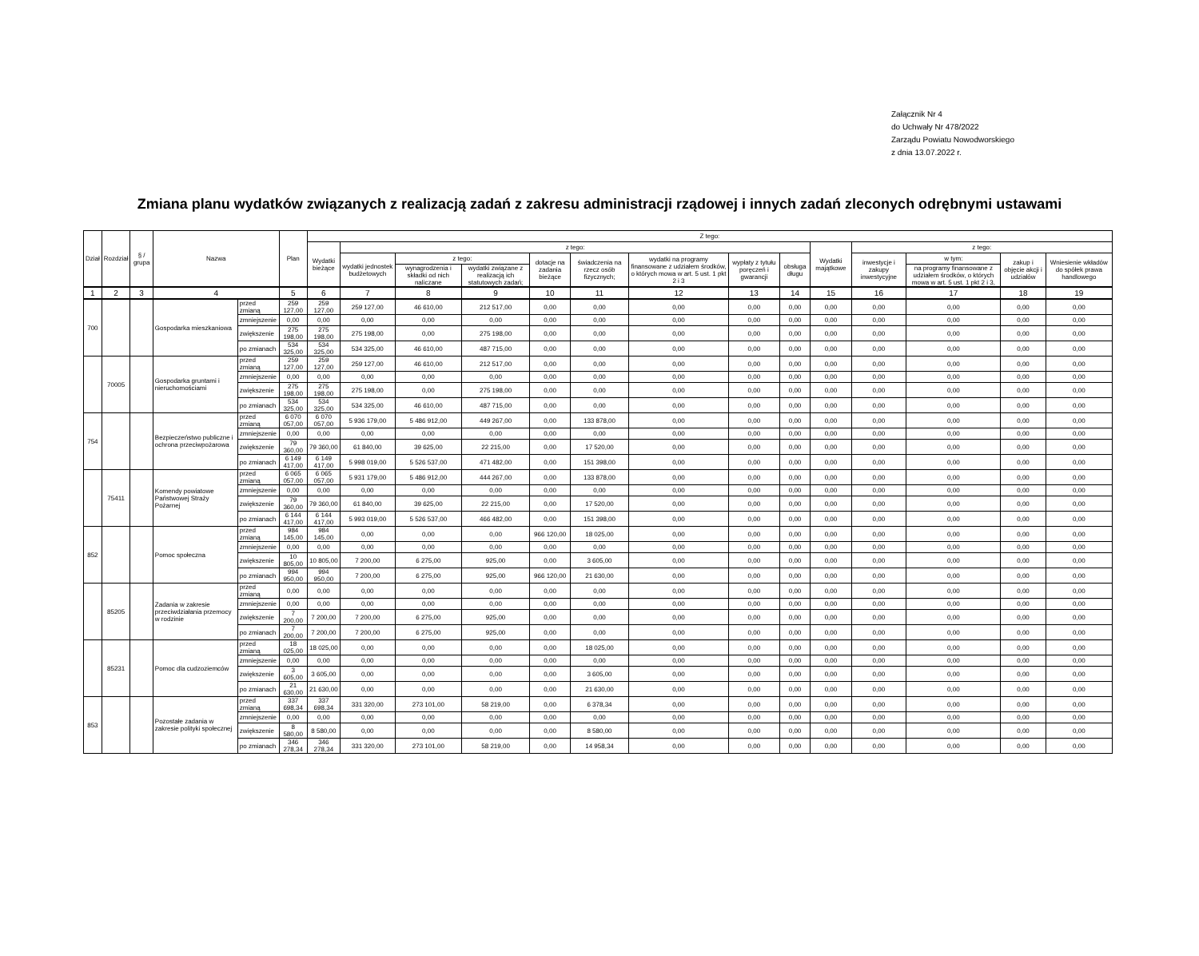Załącznik Nr 4
do Uchwały Nr 478/2022
Zarządu Powiatu Nowodworskiego
z dnia 13.07.2022 r.
Zmiana planu wydatków związanych z realizacją zadań z zakresu administracji rządowej i innych zadań zleconych odrębnymi ustawami
| Dział | Rozdział | § / grupa | Nazwa | | Plan | Z tego: | | | | | | | | | | | | | |
| --- | --- | --- | --- | --- | --- | --- | --- | --- | --- | --- | --- | --- | --- | --- | --- | --- | --- | --- | --- |
| | | | | | | Wydatki bieżące | z tego: | | | | | | | | Wydatki majątkowe | z tego: | | | |
| | | | | | | | wydatki jednostek budżetowych | z tego: | | dotacje na zadania bieżące | świadczenia na rzecz osób fizycznych; | wydatki na programy finansowane z udziałem środków, o których mowa w art. 5 ust. 1 pkt 2 i 3 | wypłaty z tytułu poręczeń i gwarancji | obsługa długu | | inwestycje i zakupy inwestycyjne | w tym: | zakup i objęcie akcji i udziałów | Wniesienie wkładów do spółek prawa handlowego |
| | | | | | | | | wynagrodzenia i składki od nich naliczane | wydatki związane z realizacją ich statutowych zadań; | | | | | | | | na programy finansowane z udziałem środków, o których mowa w art. 5 ust. 1 pkt 2 i 3, | | |
| 1 | 2 | 3 | 4 | | 5 | 6 | 7 | 8 | 9 | 10 | 11 | 12 | 13 | 14 | 15 | 16 | 17 | 18 | 19 |
| 700 | | | Gospodarka mieszkaniowa | przed zmianą | 259 127,00 | 259 127,00 | 259 127,00 | 46 610,00 | 212 517,00 | 0,00 | 0,00 | 0,00 | 0,00 | 0,00 | 0,00 | 0,00 | 0,00 | 0,00 | 0,00 |
| | | | | zmniejszenie | 0,00 | 0,00 | 0,00 | 0,00 | 0,00 | 0,00 | 0,00 | 0,00 | 0,00 | 0,00 | 0,00 | 0,00 | 0,00 | 0,00 | 0,00 |
| | | | | zwiększenie | 275 198,00 | 275 198,00 | 275 198,00 | 0,00 | 275 198,00 | 0,00 | 0,00 | 0,00 | 0,00 | 0,00 | 0,00 | 0,00 | 0,00 | 0,00 | 0,00 |
| | | | | po zmianach | 534 325,00 | 534 325,00 | 534 325,00 | 46 610,00 | 487 715,00 | 0,00 | 0,00 | 0,00 | 0,00 | 0,00 | 0,00 | 0,00 | 0,00 | 0,00 | 0,00 |
| | 70005 | | Gospodarka gruntami i nieruchomościami | przed zmianą | 259 127,00 | 259 127,00 | 259 127,00 | 46 610,00 | 212 517,00 | 0,00 | 0,00 | 0,00 | 0,00 | 0,00 | 0,00 | 0,00 | 0,00 | 0,00 | 0,00 |
| | | | | zmniejszenie | 0,00 | 0,00 | 0,00 | 0,00 | 0,00 | 0,00 | 0,00 | 0,00 | 0,00 | 0,00 | 0,00 | 0,00 | 0,00 | 0,00 | 0,00 |
| | | | | zwiększenie | 275 198,00 | 275 198,00 | 275 198,00 | 0,00 | 275 198,00 | 0,00 | 0,00 | 0,00 | 0,00 | 0,00 | 0,00 | 0,00 | 0,00 | 0,00 | 0,00 |
| | | | | po zmianach | 534 325,00 | 534 325,00 | 534 325,00 | 46 610,00 | 487 715,00 | 0,00 | 0,00 | 0,00 | 0,00 | 0,00 | 0,00 | 0,00 | 0,00 | 0,00 | 0,00 |
| 754 | | | Bezpieczeństwo publiczne i ochrona przeciwpożarowa | przed zmianą | 6 070 057,00 | 6 070 057,00 | 5 936 179,00 | 5 486 912,00 | 449 267,00 | 0,00 | 133 878,00 | 0,00 | 0,00 | 0,00 | 0,00 | 0,00 | 0,00 | 0,00 | 0,00 |
| | | | | zmniejszenie | 0,00 | 0,00 | 0,00 | 0,00 | 0,00 | 0,00 | 0,00 | 0,00 | 0,00 | 0,00 | 0,00 | 0,00 | 0,00 | 0,00 | 0,00 |
| | | | | zwiększenie | 79 360,00 | 79 360,00 | 61 840,00 | 39 625,00 | 22 215,00 | 0,00 | 17 520,00 | 0,00 | 0,00 | 0,00 | 0,00 | 0,00 | 0,00 | 0,00 | 0,00 |
| | | | | po zmianach | 6 149 417,00 | 6 149 417,00 | 5 998 019,00 | 5 526 537,00 | 471 482,00 | 0,00 | 151 398,00 | 0,00 | 0,00 | 0,00 | 0,00 | 0,00 | 0,00 | 0,00 | 0,00 |
| | 75411 | | Komendy powiatowe Państwowej Straży Pożarnej | przed zmianą | 6 065 057,00 | 6 065 057,00 | 5 931 179,00 | 5 486 912,00 | 444 267,00 | 0,00 | 133 878,00 | 0,00 | 0,00 | 0,00 | 0,00 | 0,00 | 0,00 | 0,00 | 0,00 |
| | | | | zmniejszenie | 0,00 | 0,00 | 0,00 | 0,00 | 0,00 | 0,00 | 0,00 | 0,00 | 0,00 | 0,00 | 0,00 | 0,00 | 0,00 | 0,00 | 0,00 |
| | | | | zwiększenie | 79 360,00 | 79 360,00 | 61 840,00 | 39 625,00 | 22 215,00 | 0,00 | 17 520,00 | 0,00 | 0,00 | 0,00 | 0,00 | 0,00 | 0,00 | 0,00 | 0,00 |
| | | | | po zmianach | 6 144 417,00 | 6 144 417,00 | 5 993 019,00 | 5 526 537,00 | 466 482,00 | 0,00 | 151 398,00 | 0,00 | 0,00 | 0,00 | 0,00 | 0,00 | 0,00 | 0,00 | 0,00 |
| 852 | | | Pomoc społeczna | przed zmianą | 984 145,00 | 984 145,00 | 0,00 | 0,00 | 0,00 | 966 120,00 | 18 025,00 | 0,00 | 0,00 | 0,00 | 0,00 | 0,00 | 0,00 | 0,00 | 0,00 |
| | | | | zmniejszenie | 0,00 | 0,00 | 0,00 | 0,00 | 0,00 | 0,00 | 0,00 | 0,00 | 0,00 | 0,00 | 0,00 | 0,00 | 0,00 | 0,00 | 0,00 |
| | | | | zwiększenie | 10 805,00 | 10 805,00 | 7 200,00 | 6 275,00 | 925,00 | 0,00 | 3 605,00 | 0,00 | 0,00 | 0,00 | 0,00 | 0,00 | 0,00 | 0,00 | 0,00 |
| | | | | po zmianach | 994 950,00 | 994 950,00 | 7 200,00 | 6 275,00 | 925,00 | 966 120,00 | 21 630,00 | 0,00 | 0,00 | 0,00 | 0,00 | 0,00 | 0,00 | 0,00 | 0,00 |
| | 85205 | | Zadania w zakresie przeciwdziałania przemocy w rodzinie | przed zmianą | 0,00 | 0,00 | 0,00 | 0,00 | 0,00 | 0,00 | 0,00 | 0,00 | 0,00 | 0,00 | 0,00 | 0,00 | 0,00 | 0,00 | 0,00 |
| | | | | zmniejszenie | 0,00 | 0,00 | 0,00 | 0,00 | 0,00 | 0,00 | 0,00 | 0,00 | 0,00 | 0,00 | 0,00 | 0,00 | 0,00 | 0,00 | 0,00 |
| | | | | zwiększenie | 7 200,00 | 7 200,00 | 7 200,00 | 6 275,00 | 925,00 | 0,00 | 0,00 | 0,00 | 0,00 | 0,00 | 0,00 | 0,00 | 0,00 | 0,00 | 0,00 |
| | | | | po zmianach | 7 200,00 | 7 200,00 | 7 200,00 | 6 275,00 | 925,00 | 0,00 | 0,00 | 0,00 | 0,00 | 0,00 | 0,00 | 0,00 | 0,00 | 0,00 | 0,00 |
| | 85231 | | Pomoc dla cudzoziemców | przed zmianą | 18 025,00 | 18 025,00 | 0,00 | 0,00 | 0,00 | 0,00 | 18 025,00 | 0,00 | 0,00 | 0,00 | 0,00 | 0,00 | 0,00 | 0,00 | 0,00 |
| | | | | zmniejszenie | 0,00 | 0,00 | 0,00 | 0,00 | 0,00 | 0,00 | 0,00 | 0,00 | 0,00 | 0,00 | 0,00 | 0,00 | 0,00 | 0,00 | 0,00 |
| | | | | zwiększenie | 3 605,00 | 3 605,00 | 0,00 | 0,00 | 0,00 | 0,00 | 3 605,00 | 0,00 | 0,00 | 0,00 | 0,00 | 0,00 | 0,00 | 0,00 | 0,00 |
| | | | | po zmianach | 21 630,00 | 21 630,00 | 0,00 | 0,00 | 0,00 | 0,00 | 21 630,00 | 0,00 | 0,00 | 0,00 | 0,00 | 0,00 | 0,00 | 0,00 | 0,00 |
| 853 | | | Pozostałe zadania w zakresie polityki społecznej | przed zmianą | 337 698,34 | 337 698,34 | 331 320,00 | 273 101,00 | 58 219,00 | 0,00 | 6 378,34 | 0,00 | 0,00 | 0,00 | 0,00 | 0,00 | 0,00 | 0,00 | 0,00 |
| | | | | zmniejszenie | 0,00 | 0,00 | 0,00 | 0,00 | 0,00 | 0,00 | 0,00 | 0,00 | 0,00 | 0,00 | 0,00 | 0,00 | 0,00 | 0,00 | 0,00 |
| | | | | zwiększenie | 8 580,00 | 8 580,00 | 0,00 | 0,00 | 0,00 | 0,00 | 8 580,00 | 0,00 | 0,00 | 0,00 | 0,00 | 0,00 | 0,00 | 0,00 | 0,00 |
| | | | | po zmianach | 346 278,34 | 346 278,34 | 331 320,00 | 273 101,00 | 58 219,00 | 0,00 | 14 958,34 | 0,00 | 0,00 | 0,00 | 0,00 | 0,00 | 0,00 | 0,00 | 0,00 |